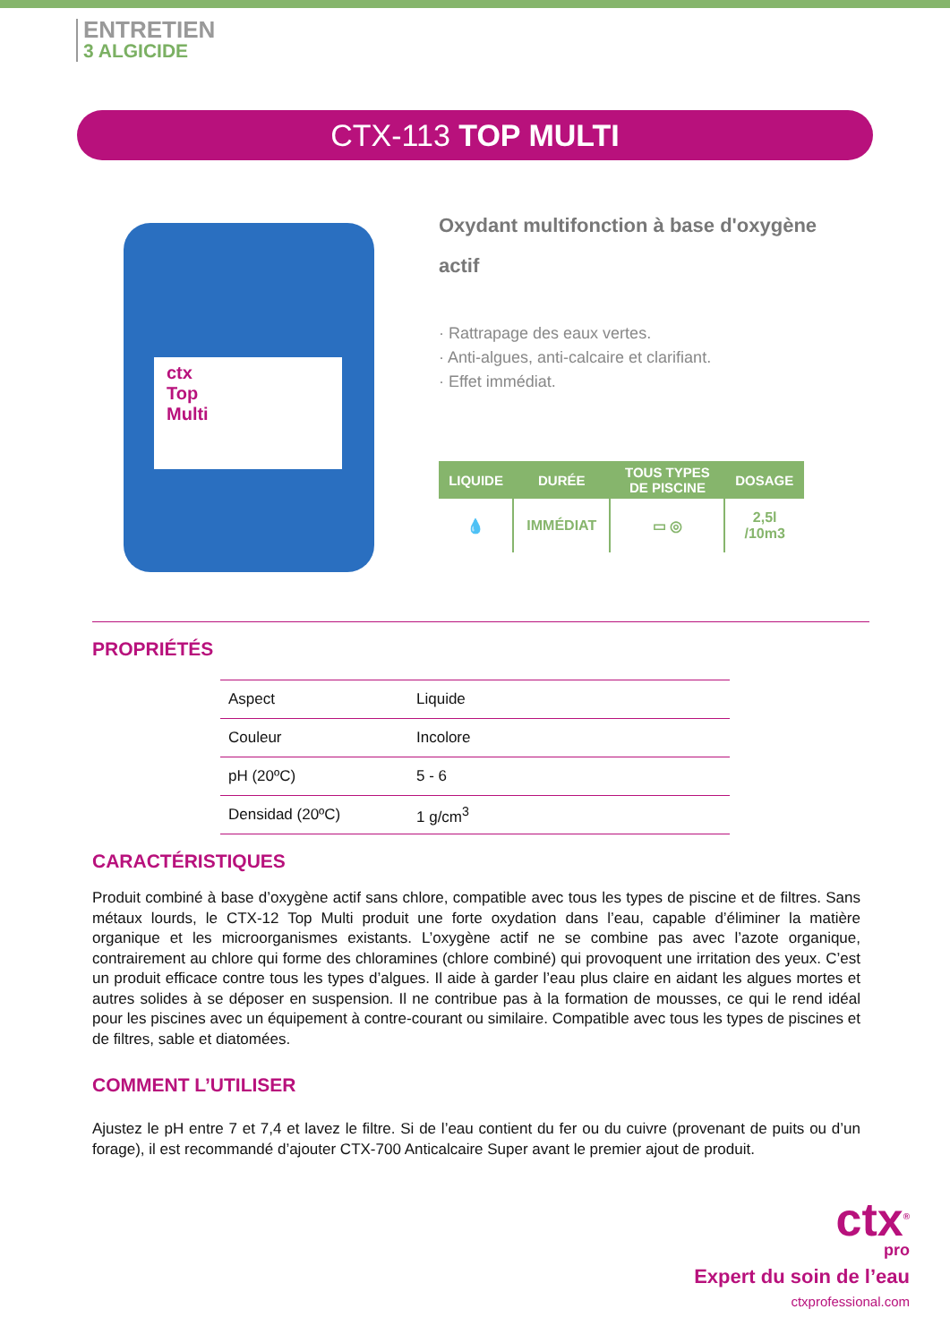ENTRETIEN
3 ALGICIDE
CTX-113 TOP MULTI
ctx
Top
Multi
Oxydant multifonction à base d'oxygène actif
· Rattrapage des eaux vertes.
· Anti-algues, anti-calcaire et clarifiant.
· Effet immédiat.
| LIQUIDE | DURÉE | TOUS TYPES DE PISCINE | DOSAGE |
| --- | --- | --- | --- |
| 💧 | IMMÉDIAT | ▭ ◎ | 2,5l /10m3 |
PROPRIÉTÉS
| Aspect | Liquide |
| Couleur | Incolore |
| pH (20ºC) | 5 - 6 |
| Densidad (20ºC) | 1 g/cm<sup>3</sup> |
CARACTÉRISTIQUES
Produit combiné à base d’oxygène actif sans chlore, compatible avec tous les types de piscine et de filtres. Sans métaux lourds, le CTX-12 Top Multi produit une forte oxydation dans l’eau, capable d’éliminer la matière organique et les microorganismes existants. L’oxygène actif ne se combine pas avec l’azote organique, contrairement au chlore qui forme des chloramines (chlore combiné) qui provoquent une irritation des yeux. C’est un produit efficace contre tous les types d’algues. Il aide à garder l’eau plus claire en aidant les algues mortes et autres solides à se déposer en suspension. Il ne contribue pas à la formation de mousses, ce qui le rend idéal pour les piscines avec un équipement à contre-courant ou similaire. Compatible avec tous les types de piscines et de filtres, sable et diatomées.
COMMENT L’UTILISER
Ajustez le pH entre 7 et 7,4 et lavez le filtre. Si de l’eau contient du fer ou du cuivre (provenant de puits ou d’un forage), il est recommandé d’ajouter CTX-700 Anticalcaire Super avant le premier ajout de produit.
ctx<sup>®</sup>
pro
Expert du soin de l’eau
ctxprofessional.com